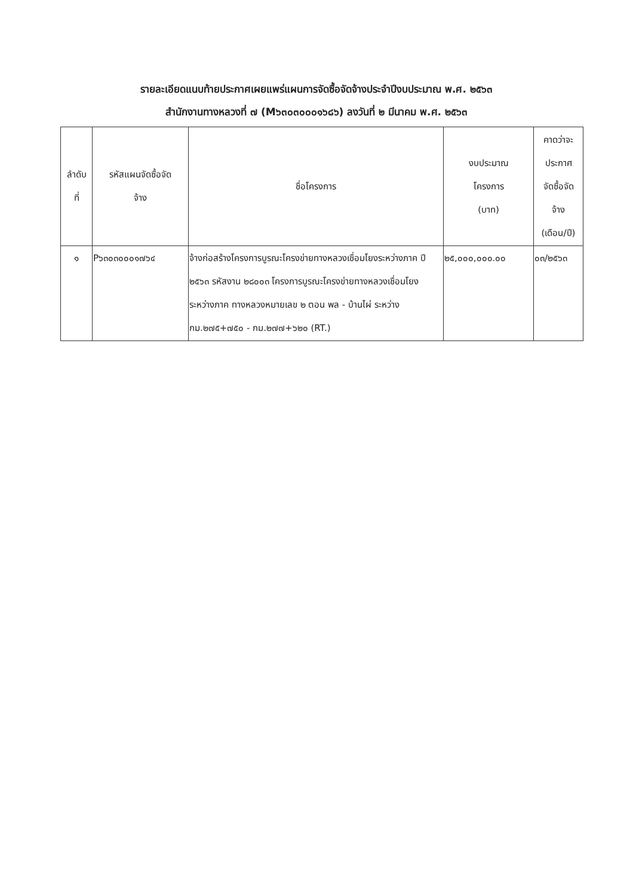รายละเอียดแนบท้ายประกาศเผยแพร่แผนการจัดซื้อจัดจ้างประจำปีงบประมาณ พ.ศ. ๒๕๖๓
สำนักงานทางหลวงที่ ๗ (M๖๓๐๓๐๐๐๑๖๘๖) ลงวันที่ ๒ มีนาคม พ.ศ. ๒๕๖๓
| ลำดับ ที่ | รหัสแผนจัดซื้อจัด จ้าง | ชื่อโครงการ | งบประมาณ โครงการ (บาท) | คาดว่าจะ ประกาศ จัดซื้อจัด จ้าง (เดือน/ปี) |
| --- | --- | --- | --- | --- |
| ๑ | P๖๓๐๓๐๐๐๑๗๖๔ | จ้างก่อสร้างโครงการบูรณะโครงข่ายทางหลวงเชื่อมโยงระหว่างภาค ปี ๒๕๖๓ รหัสงาน ๒๘๐๐๓ โครงการบูรณะโครงข่ายทางหลวงเชื่อมโยงระหว่างภาค ทางหลวงหมายเลข ๒ ตอน พล - บ้านไผ่ ระหว่าง กม.๒๗๕+๗๕๐ - กม.๒๗๗+๖๒๐ (RT.) | ๒๕,๐๐๐,๐๐๐.๐๐ | ๐๓/๒๕๖๓ |